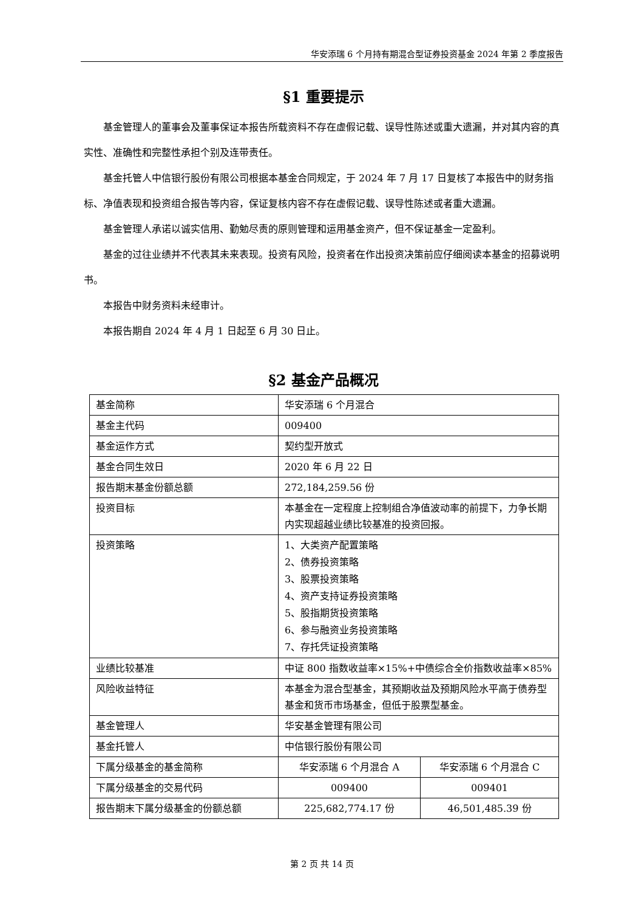华安添瑞 6 个月持有期混合型证券投资基金 2024 年第 2 季度报告
§1 重要提示
基金管理人的董事会及董事保证本报告所载资料不存在虚假记载、误导性陈述或重大遗漏，并对其内容的真实性、准确性和完整性承担个别及连带责任。
基金托管人中信银行股份有限公司根据本基金合同规定，于 2024 年 7 月 17 日复核了本报告中的财务指标、净值表现和投资组合报告等内容，保证复核内容不存在虚假记载、误导性陈述或者重大遗漏。
基金管理人承诺以诚实信用、勤勉尽责的原则管理和运用基金资产，但不保证基金一定盈利。
基金的过往业绩并不代表其未来表现。投资有风险，投资者在作出投资决策前应仔细阅读本基金的招募说明书。
本报告中财务资料未经审计。
本报告期自 2024 年 4 月 1 日起至 6 月 30 日止。
§2 基金产品概况
| 基金简称 | 华安添瑞 6 个月混合 | |
| 基金主代码 | 009400 | |
| 基金运作方式 | 契约型开放式 | |
| 基金合同生效日 | 2020 年 6 月 22 日 | |
| 报告期末基金份额总额 | 272,184,259.56 份 | |
| 投资目标 | 本基金在一定程度上控制组合净值波动率的前提下，力争长期内实现超越业绩比较基准的投资回报。 | |
| 投资策略 | 1、大类资产配置策略 2、债券投资策略 3、股票投资策略 4、资产支持证券投资策略 5、股指期货投资策略 6、参与融资业务投资策略 7、存托凭证投资策略 | |
| 业绩比较基准 | 中证 800 指数收益率×15%+中债综合全价指数收益率×85% | |
| 风险收益特征 | 本基金为混合型基金，其预期收益及预期风险水平高于债券型基金和货币市场基金，但低于股票型基金。 | |
| 基金管理人 | 华安基金管理有限公司 | |
| 基金托管人 | 中信银行股份有限公司 | |
| 下属分级基金的基金简称 | 华安添瑞 6 个月混合 A | 华安添瑞 6 个月混合 C |
| 下属分级基金的交易代码 | 009400 | 009401 |
| 报告期末下属分级基金的份额总额 | 225,682,774.17 份 | 46,501,485.39 份 |
第 2 页 共 14 页